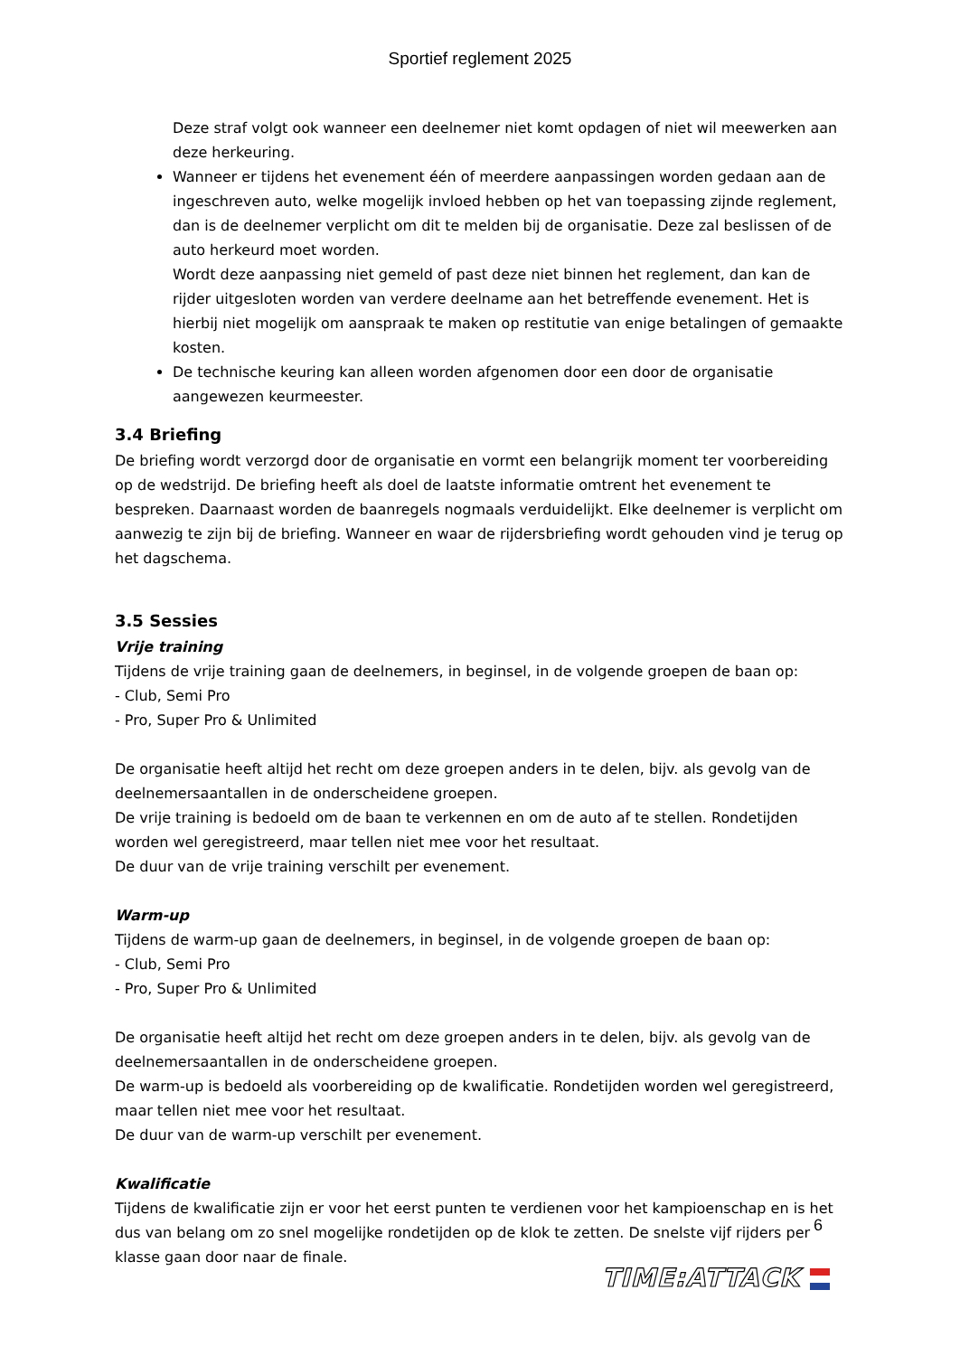Sportief reglement 2025
Deze straf volgt ook wanneer een deelnemer niet komt opdagen of niet wil meewerken aan deze herkeuring.
Wanneer er tijdens het evenement één of meerdere aanpassingen worden gedaan aan de ingeschreven auto, welke mogelijk invloed hebben op het van toepassing zijnde reglement, dan is de deelnemer verplicht om dit te melden bij de organisatie. Deze zal beslissen of de auto herkeurd moet worden.
Wordt deze aanpassing niet gemeld of past deze niet binnen het reglement, dan kan de rijder uitgesloten worden van verdere deelname aan het betreffende evenement. Het is hierbij niet mogelijk om aanspraak te maken op restitutie van enige betalingen of gemaakte kosten.
De technische keuring kan alleen worden afgenomen door een door de organisatie aangewezen keurmeester.
3.4 Briefing
De briefing wordt verzorgd door de organisatie en vormt een belangrijk moment ter voorbereiding op de wedstrijd. De briefing heeft als doel de laatste informatie omtrent het evenement te bespreken. Daarnaast worden de baanregels nogmaals verduidelijkt. Elke deelnemer is verplicht om aanwezig te zijn bij de briefing. Wanneer en waar de rijdersbriefing wordt gehouden vind je terug op het dagschema.
3.5 Sessies
Vrije training
Tijdens de vrije training gaan de deelnemers, in beginsel, in de volgende groepen de baan op:
- Club, Semi Pro
- Pro, Super Pro & Unlimited
De organisatie heeft altijd het recht om deze groepen anders in te delen, bijv. als gevolg van de deelnemersaantallen in de onderscheidene groepen.
De vrije training is bedoeld om de baan te verkennen en om de auto af te stellen. Rondetijden worden wel geregistreerd, maar tellen niet mee voor het resultaat.
De duur van de vrije training verschilt per evenement.
Warm-up
Tijdens de warm-up gaan de deelnemers, in beginsel, in de volgende groepen de baan op:
- Club, Semi Pro
- Pro, Super Pro & Unlimited
De organisatie heeft altijd het recht om deze groepen anders in te delen, bijv. als gevolg van de deelnemersaantallen in de onderscheidene groepen.
De warm-up is bedoeld als voorbereiding op de kwalificatie. Rondetijden worden wel geregistreerd, maar tellen niet mee voor het resultaat.
De duur van de warm-up verschilt per evenement.
Kwalificatie
Tijdens de kwalificatie zijn er voor het eerst punten te verdienen voor het kampioenschap en is het dus van belang om zo snel mogelijke rondetijden op de klok te zetten. De snelste vijf rijders per klasse gaan door naar de finale.
6
TIME:ATTACK